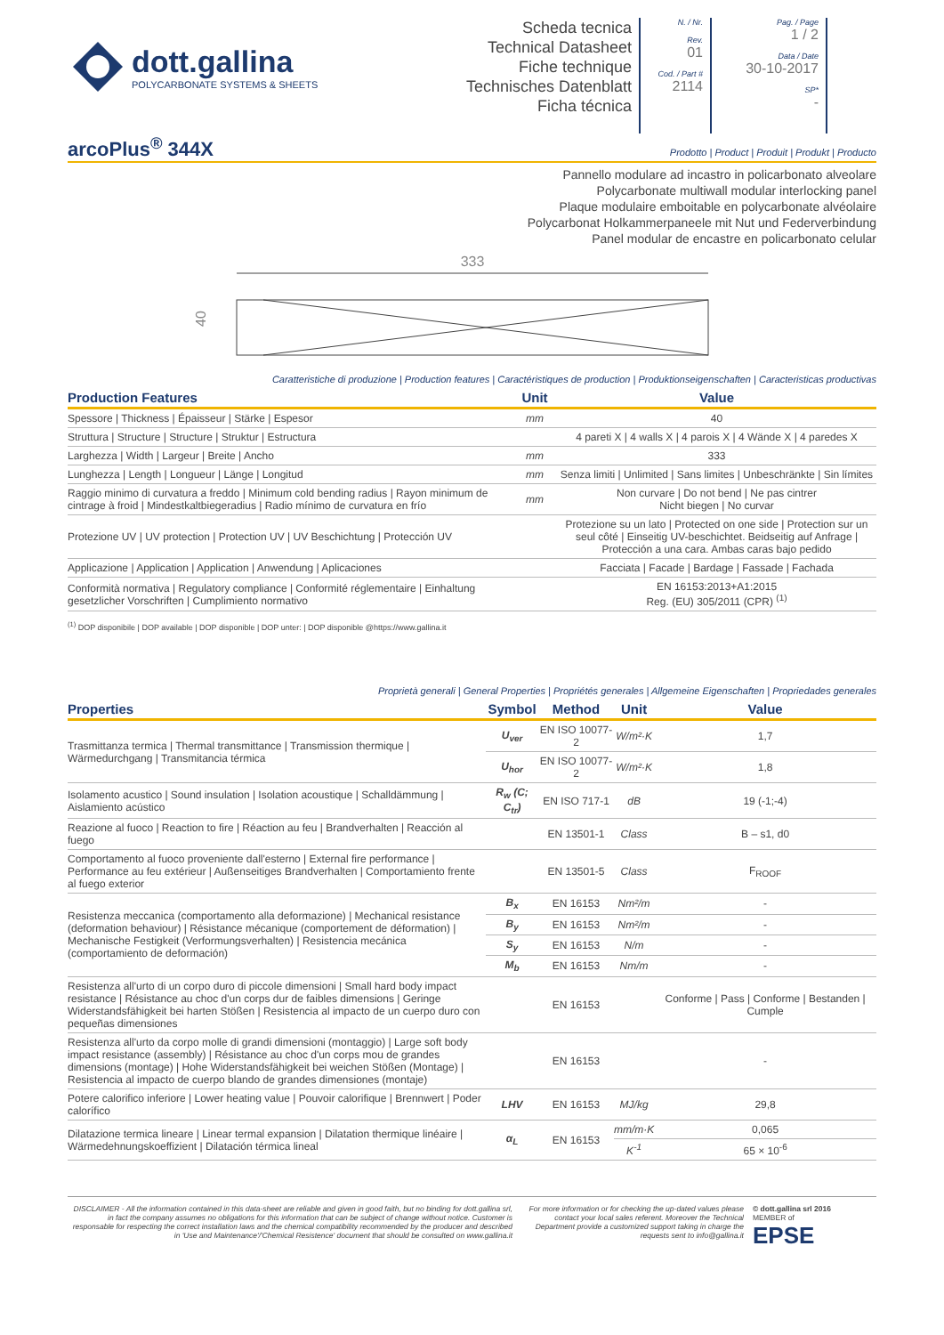dott.gallina
POLYCARBONATE SYSTEMS & SHEETS
Scheda tecnica
Technical Datasheet
Fiche technique
Technisches Datenblatt
Ficha técnica
N. / Nr.
Rev.
01
Cod. / Part #
2114
Pag. / Page
1 / 2
Data / Date
30-10-2017
SP*
-
arcoPlus<sup>®</sup> 344X
Prodotto | Product | Produit | Produkt | Producto
Pannello modulare ad incastro in policarbonato alveolare
Polycarbonate multiwall modular interlocking panel
Plaque modulaire emboitable en polycarbonate alvéolaire
Polycarbonat Holkammerpaneele mit Nut und Federverbindung
Panel modular de encastre en policarbonato celular
333
40
Caratteristiche di produzione | Production features | Caractéristiques de production | Produktionseigenschaften | Caracteristicas productivas
| Production Features | Unit | Value |
| --- | --- | --- |
| Spessore / Thickness / Épaisseur / Stärke / Espesor | mm | 40 |
| Struttura / Structure / Structure / Struktur / Estructura | | 4 pareti X / 4 walls X / 4 parois X / 4 Wände X / 4 paredes X |
| Larghezza / Width / Largeur / Breite / Ancho | mm | 333 |
| Lunghezza / Length / Longueur / Länge / Longitud | mm | Senza limiti / Unlimited / Sans limites / Unbeschränkte / Sin límites |
| Raggio minimo di curvatura a freddo / Minimum cold bending radius / Rayon minimum de cintrage à froid / Mindestkaltbiegeradius / Radio mínimo de curvatura en frío | mm | Non curvare / Do not bend / Ne pas cintrer Nicht biegen / No curvar |
| Protezione UV / UV protection / Protection UV / UV Beschichtung / Protección UV | | Protezione su un lato / Protected on one side / Protection sur un seul côté / Einseitig UV-beschichtet. Beidseitig auf Anfrage / Protección a una cara. Ambas caras bajo pedido |
| Applicazione / Application / Application / Anwendung / Aplicaciones | | Facciata / Facade / Bardage / Fassade / Fachada |
| Conformità normativa / Regulatory compliance / Conformité réglementaire / Einhaltung gesetzlicher Vorschriften / Cumplimiento normativo | | EN 16153:2013+A1:2015 Reg. (EU) 305/2011 (CPR) <sup>(1)</sup> |
<sup>(1)</sup> DOP disponibile | DOP available | DOP disponible | DOP unter: | DOP disponible @https://www.gallina.it
Proprietà generali | General Properties | Propriétés generales | Allgemeine Eigenschaften | Propriedades generales
| Properties | Symbol | Method | Unit | Value |
| --- | --- | --- | --- | --- |
| Trasmittanza termica / Thermal transmittance / Transmission thermique / Wärmedurchgang / Transmitancia térmica | U<sub>ver</sub> | EN ISO 10077-2 | W/m²·K | 1,7 |
| | U<sub>hor</sub> | EN ISO 10077-2 | W/m²·K | 1,8 |
| Isolamento acustico / Sound insulation / Isolation acoustique / Schalldämmung / Aislamiento acústico | R<sub>w</sub> (C; C<sub>tr</sub>) | EN ISO 717-1 | dB | 19 (-1;-4) |
| Reazione al fuoco / Reaction to fire / Réaction au feu / Brandverhalten / Reacción al fuego | | EN 13501-1 | Class | B – s1, d0 |
| Comportamento al fuoco proveniente dall'esterno / External fire performance / Performance au feu extérieur / Außenseitiges Brandverhalten / Comportamiento frente al fuego exterior | | EN 13501-5 | Class | F<sub>ROOF</sub> |
| Resistenza meccanica (comportamento alla deformazione) / Mechanical resistance (deformation behaviour) / Résistance mécanique (comportement de déformation) / Mechanische Festigkeit (Verformungsverhalten) / Resistencia mecánica (comportamiento de deformación) | B<sub>x</sub> | EN 16153 | Nm²/m | - |
| | B<sub>y</sub> | EN 16153 | Nm²/m | - |
| | S<sub>y</sub> | EN 16153 | N/m | - |
| | M<sub>b</sub> | EN 16153 | Nm/m | - |
| Resistenza all'urto di un corpo duro di piccole dimensioni / Small hard body impact resistance / Résistance au choc d'un corps dur de faibles dimensions / Geringe Widerstandsfähigkeit bei harten Stößen / Resistencia al impacto de un cuerpo duro con pequeñas dimensiones | | EN 16153 | | Conforme / Pass / Conforme / Bestanden / Cumple |
| Resistenza all'urto da corpo molle di grandi dimensioni (montaggio) / Large soft body impact resistance (assembly) / Résistance au choc d'un corps mou de grandes dimensions (montage) / Hohe Widerstandsfähigkeit bei weichen Stößen (Montage) / Resistencia al impacto de cuerpo blando de grandes dimensiones (montaje) | | EN 16153 | | - |
| Potere calorifico inferiore / Lower heating value / Pouvoir calorifique / Brennwert / Poder calorífico | LHV | EN 16153 | MJ/kg | 29,8 |
| Dilatazione termica lineare / Linear termal expansion / Dilatation thermique linéaire / Wärmedehnungskoeffizient / Dilatación térmica lineal | α<sub>L</sub> | EN 16153 | mm/m·K | 0,065 |
| | | | K<sup>-1</sup> | 65 × 10<sup>-6</sup> |
DISCLAIMER - All the information contained in this data-sheet are reliable and given in good faith, but no binding for dott.gallina srl, in fact the company assumes no obligations for this information that can be subject of change without notice. Customer is responsable for respecting the correct installation laws and the chemical compatibility recommended by the producer and described in 'Use and Maintenance'/'Chemical Resistence' document that should be consulted on www.gallina.it
For more information or for checking the up-dated values please contact your local sales referent. Moreover the Technical Department provide a customized support taking in charge the requests sent to info@gallina.it
© dott.gallina srl 2016
MEMBER of
EPSE